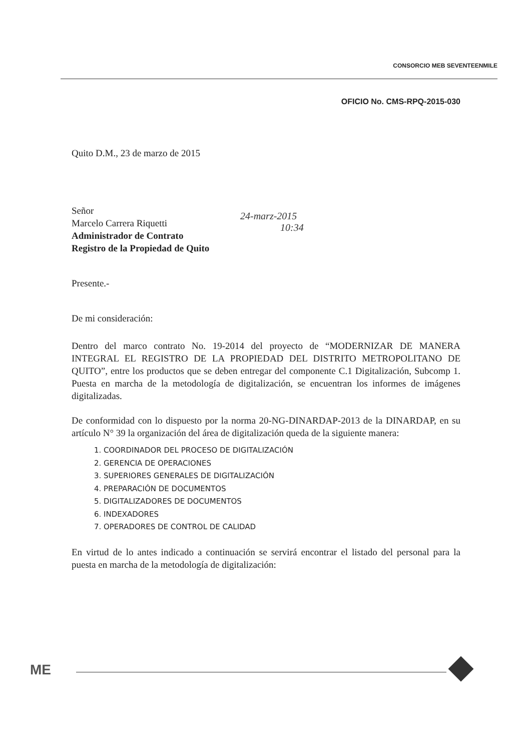CONSORCIO MEB SEVENTEENMILE
OFICIO No. CMS-RPQ-2015-030
Quito D.M., 23 de marzo de 2015
Señor
Marcelo Carrera Riquetti
Administrador de Contrato
Registro de la Propiedad de Quito
Presente.-
De mi consideración:
Dentro del marco contrato No. 19-2014 del proyecto de “MODERNIZAR DE MANERA INTEGRAL EL REGISTRO DE LA PROPIEDAD DEL DISTRITO METROPOLITANO DE QUITO”, entre los productos que se deben entregar del componente C.1 Digitalización, Subcomp 1. Puesta en marcha de la metodología de digitalización, se encuentran los informes de imágenes digitalizadas.
De conformidad con lo dispuesto por la norma 20-NG-DINARDAP-2013 de la DINARDAP, en su artículo N° 39 la organización del área de digitalización queda de la siguiente manera:
1. COORDINADOR DEL PROCESO DE DIGITALIZACIÓN
2. GERENCIA DE OPERACIONES
3. SUPERIORES GENERALES DE DIGITALIZACIÓN
4. PREPARACIÓN DE DOCUMENTOS
5. DIGITALIZADORES DE DOCUMENTOS
6. INDEXADORES
7. OPERADORES DE CONTROL DE CALIDAD
En virtud de lo antes indicado a continuación se servirá encontrar el listado del personal para la puesta en marcha de la metodología de digitalización:
24-marz-2015
10:34
ME